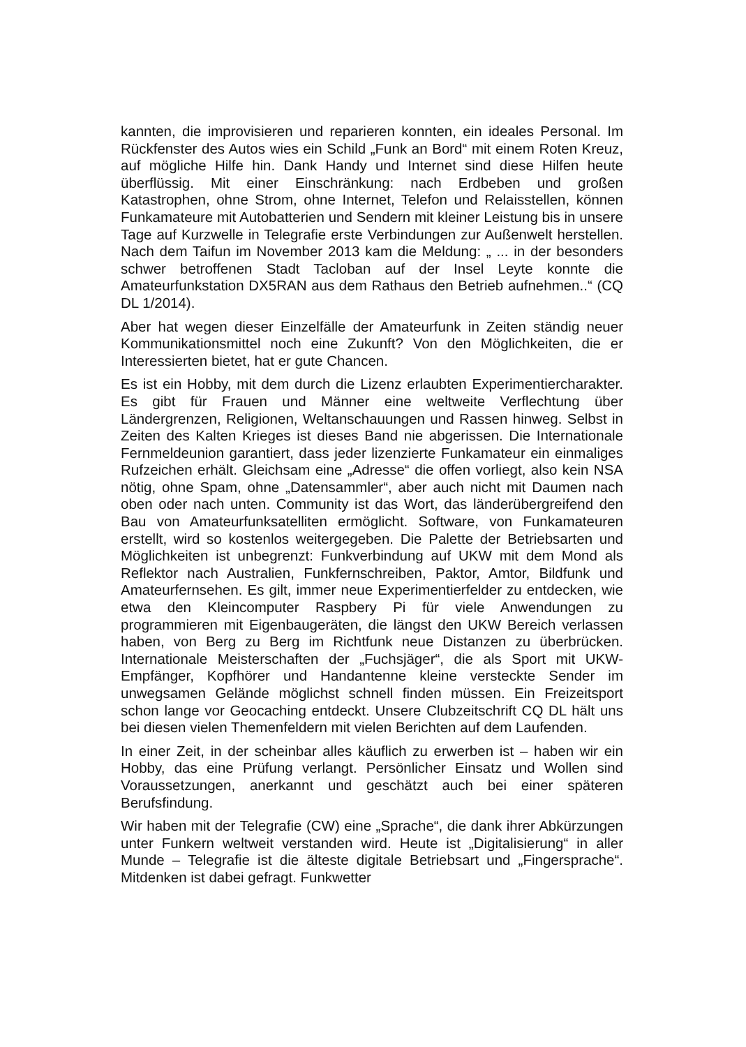kannten, die improvisieren und reparieren konnten, ein ideales Personal. Im Rückfenster des Autos wies ein Schild „Funk an Bord“ mit einem Roten Kreuz, auf mögliche Hilfe hin. Dank Handy und Internet sind diese Hilfen heute überflüssig. Mit einer Einschränkung: nach Erdbeben und großen Katastrophen, ohne Strom, ohne Internet, Telefon und Relaisstellen, können Funkamateure mit Autobatterien und Sendern mit kleiner Leistung bis in unsere Tage auf Kurzwelle in Telegrafie erste Verbindungen zur Außenwelt herstellen. Nach dem Taifun im November 2013 kam die Meldung: „ ... in der besonders schwer betroffenen Stadt Tacloban auf der Insel Leyte konnte die Amateurfunkstation DX5RAN aus dem Rathaus den Betrieb aufnehmen..“ (CQ DL 1/2014).
Aber hat wegen dieser Einzelfälle der Amateurfunk in Zeiten ständig neuer Kommunikationsmittel noch eine Zukunft? Von den Möglichkeiten, die er Interessierten bietet, hat er gute Chancen.
Es ist ein Hobby, mit dem durch die Lizenz erlaubten Experimentiercharakter. Es gibt für Frauen und Männer eine weltweite Verflechtung über Ländergrenzen, Religionen, Weltanschauungen und Rassen hinweg. Selbst in Zeiten des Kalten Krieges ist dieses Band nie abgerissen. Die Internationale Fernmeldeunion garantiert, dass jeder lizenzierte Funkamateur ein einmaliges Rufzeichen erhält. Gleichsam eine „Adresse“ die offen vorliegt, also kein NSA nötig, ohne Spam, ohne „Datensammler“, aber auch nicht mit Daumen nach oben oder nach unten. Community ist das Wort, das länderübergreifend den Bau von Amateurfunksatelliten ermöglicht. Software, von Funkamateuren erstellt, wird so kostenlos weitergegeben. Die Palette der Betriebsarten und Möglichkeiten ist unbegrenzt: Funkverbindung auf UKW mit dem Mond als Reflektor nach Australien, Funkfernschreiben, Paktor, Amtor, Bildfunk und Amateurfernsehen. Es gilt, immer neue Experimentierfelder zu entdecken, wie etwa den Kleincomputer Raspbery Pi für viele Anwendungen zu programmieren mit Eigenbaugeräten, die längst den UKW Bereich verlassen haben, von Berg zu Berg im Richtfunk neue Distanzen zu überbrücken. Internationale Meisterschaften der „Fuchsjäger“, die als Sport mit UKW-Empfänger, Kopfhörer und Handantenne kleine versteckte Sender im unwegsamen Gelände möglichst schnell finden müssen. Ein Freizeitsport schon lange vor Geocaching entdeckt. Unsere Clubzeitschrift CQ DL hält uns bei diesen vielen Themenfeldern mit vielen Berichten auf dem Laufenden.
In einer Zeit, in der scheinbar alles käuflich zu erwerben ist – haben wir ein Hobby, das eine Prüfung verlangt. Persönlicher Einsatz und Wollen sind Voraussetzungen, anerkannt und geschätzt auch bei einer späteren Berufsfindung.
Wir haben mit der Telegrafie (CW) eine „Sprache“, die dank ihrer Abkürzungen unter Funkern weltweit verstanden wird. Heute ist „Digitalisierung“ in aller Munde – Telegrafie ist die älteste digitale Betriebsart und „Fingersprache“. Mitdenken ist dabei gefragt. Funkwetter